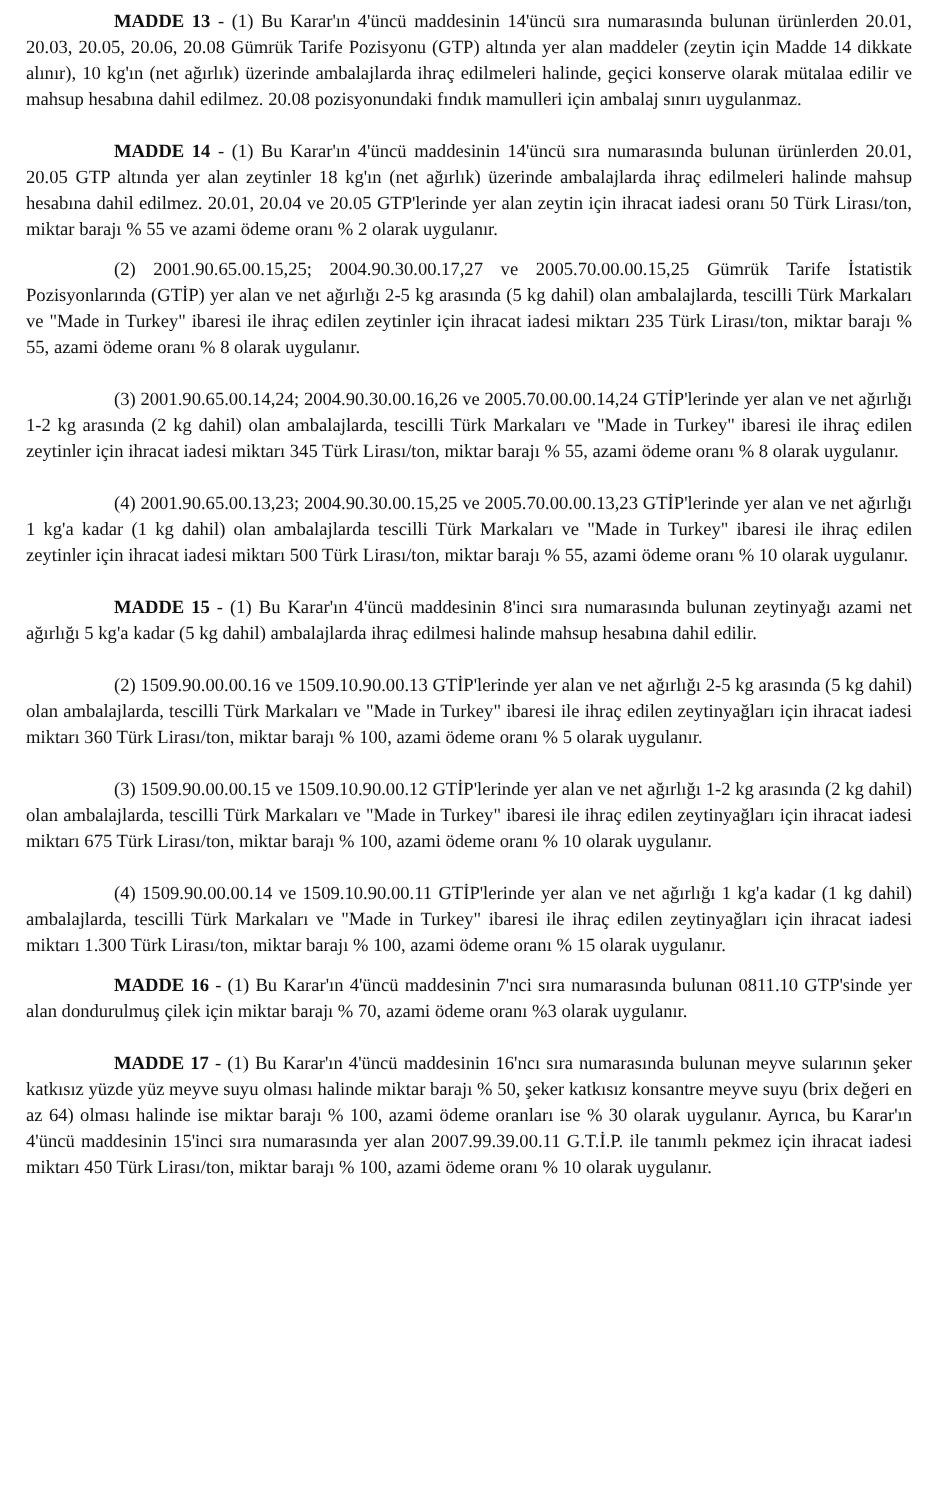MADDE 13 - (1) Bu Karar'ın 4'üncü maddesinin 14'üncü sıra numarasında bulunan ürünlerden 20.01, 20.03, 20.05, 20.06, 20.08 Gümrük Tarife Pozisyonu (GTP) altında yer alan maddeler (zeytin için Madde 14 dikkate alınır), 10 kg'ın (net ağırlık) üzerinde ambalajlarda ihraç edilmeleri halinde, geçici konserve olarak mütalaa edilir ve mahsup hesabına dahil edilmez. 20.08 pozisyonundaki fındık mamulleri için ambalaj sınırı uygulanmaz.
MADDE 14 - (1) Bu Karar'ın 4'üncü maddesinin 14'üncü sıra numarasında bulunan ürünlerden 20.01, 20.05 GTP altında yer alan zeytinler 18 kg'ın (net ağırlık) üzerinde ambalajlarda ihraç edilmeleri halinde mahsup hesabına dahil edilmez. 20.01, 20.04 ve 20.05 GTP'lerinde yer alan zeytin için ihracat iadesi oranı 50 Türk Lirası/ton, miktar barajı % 55 ve azami ödeme oranı % 2 olarak uygulanır.
(2) 2001.90.65.00.15,25; 2004.90.30.00.17,27 ve 2005.70.00.00.15,25 Gümrük Tarife İstatistik Pozisyonlarında (GTİP) yer alan ve net ağırlığı 2-5 kg arasında (5 kg dahil) olan ambalajlarda, tescilli Türk Markaları ve "Made in Turkey" ibaresi ile ihraç edilen zeytinler için ihracat iadesi miktarı 235 Türk Lirası/ton, miktar barajı % 55, azami ödeme oranı % 8 olarak uygulanır.
(3) 2001.90.65.00.14,24; 2004.90.30.00.16,26 ve 2005.70.00.00.14,24 GTİP'lerinde yer alan ve net ağırlığı 1-2 kg arasında (2 kg dahil) olan ambalajlarda, tescilli Türk Markaları ve "Made in Turkey" ibaresi ile ihraç edilen zeytinler için ihracat iadesi miktarı 345 Türk Lirası/ton, miktar barajı % 55, azami ödeme oranı % 8 olarak uygulanır.
(4) 2001.90.65.00.13,23; 2004.90.30.00.15,25 ve 2005.70.00.00.13,23 GTİP'lerinde yer alan ve net ağırlığı 1 kg'a kadar (1 kg dahil) olan ambalajlarda tescilli Türk Markaları ve "Made in Turkey" ibaresi ile ihraç edilen zeytinler için ihracat iadesi miktarı 500 Türk Lirası/ton, miktar barajı % 55, azami ödeme oranı % 10 olarak uygulanır.
MADDE 15 - (1) Bu Karar'ın 4'üncü maddesinin 8'inci sıra numarasında bulunan zeytinyağı azami net ağırlığı 5 kg'a kadar (5 kg dahil) ambalajlarda ihraç edilmesi halinde mahsup hesabına dahil edilir.
(2) 1509.90.00.00.16 ve 1509.10.90.00.13 GTİP'lerinde yer alan ve net ağırlığı 2-5 kg arasında (5 kg dahil) olan ambalajlarda, tescilli Türk Markaları ve "Made in Turkey" ibaresi ile ihraç edilen zeytinyağları için ihracat iadesi miktarı 360 Türk Lirası/ton, miktar barajı % 100, azami ödeme oranı % 5 olarak uygulanır.
(3) 1509.90.00.00.15 ve 1509.10.90.00.12 GTİP'lerinde yer alan ve net ağırlığı 1-2 kg arasında (2 kg dahil) olan ambalajlarda, tescilli Türk Markaları ve "Made in Turkey" ibaresi ile ihraç edilen zeytinyağları için ihracat iadesi miktarı 675 Türk Lirası/ton, miktar barajı % 100, azami ödeme oranı % 10 olarak uygulanır.
(4) 1509.90.00.00.14 ve 1509.10.90.00.11 GTİP'lerinde yer alan ve net ağırlığı 1 kg'a kadar (1 kg dahil) ambalajlarda, tescilli Türk Markaları ve "Made in Turkey" ibaresi ile ihraç edilen zeytinyağları için ihracat iadesi miktarı 1.300 Türk Lirası/ton, miktar barajı % 100, azami ödeme oranı % 15 olarak uygulanır.
MADDE 16 - (1) Bu Karar'ın 4'üncü maddesinin 7'nci sıra numarasında bulunan 0811.10 GTP'sinde yer alan dondurulmuş çilek için miktar barajı % 70, azami ödeme oranı %3 olarak uygulanır.
MADDE 17 - (1) Bu Karar'ın 4'üncü maddesinin 16'ncı sıra numarasında bulunan meyve sularının şeker katkısız yüzde yüz meyve suyu olması halinde miktar barajı % 50, şeker katkısız konsantre meyve suyu (brix değeri en az 64) olması halinde ise miktar barajı % 100, azami ödeme oranları ise % 30 olarak uygulanır. Ayrıca, bu Karar'ın 4'üncü maddesinin 15'inci sıra numarasında yer alan 2007.99.39.00.11 G.T.İ.P. ile tanımlı pekmez için ihracat iadesi miktarı 450 Türk Lirası/ton, miktar barajı % 100, azami ödeme oranı % 10 olarak uygulanır.